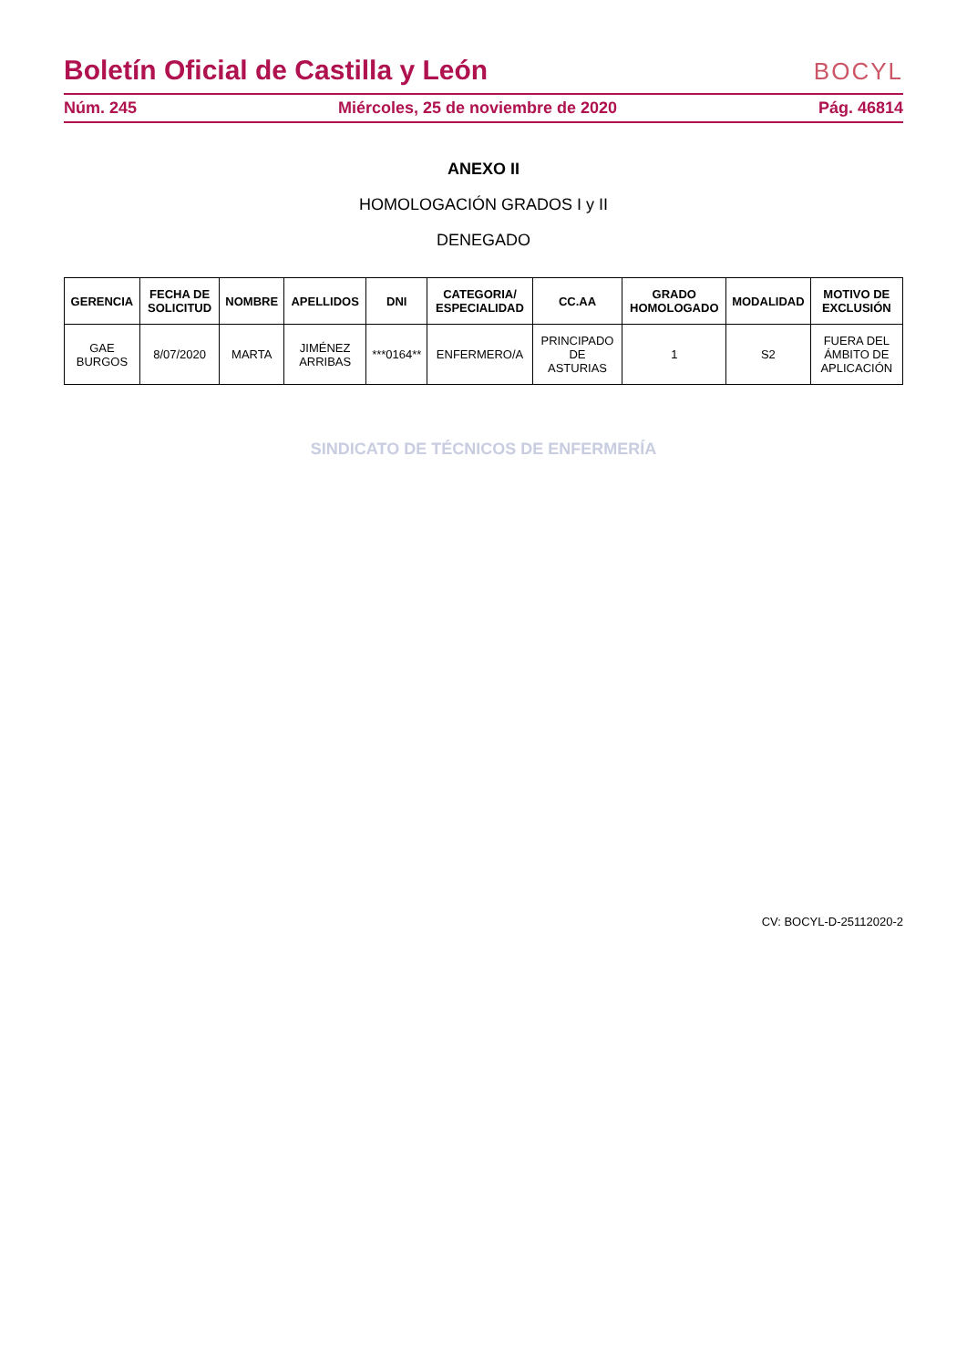Boletín Oficial de Castilla y León
BOCYL
Núm. 245 Miércoles, 25 de noviembre de 2020 Pág. 46814
ANEXO II
HOMOLOGACIÓN GRADOS I y II
DENEGADO
| GERENCIA | FECHA DE SOLICITUD | NOMBRE | APELLIDOS | DNI | CATEGORIA/ ESPECIALIDAD | CC.AA | GRADO HOMOLOGADO | MODALIDAD | MOTIVO DE EXCLUSIÓN |
| --- | --- | --- | --- | --- | --- | --- | --- | --- | --- |
| GAE BURGOS | 8/07/2020 | MARTA | JIMÉNEZ ARRIBAS | ***0164** | ENFERMERO/A | PRINCIPADO DE ASTURIAS | 1 | S2 | FUERA DEL ÁMBITO DE APLICACIÓN |
SINDICATO DE TÉCNICOS DE ENFERMERÍA
CV: BOCYL-D-25112020-2